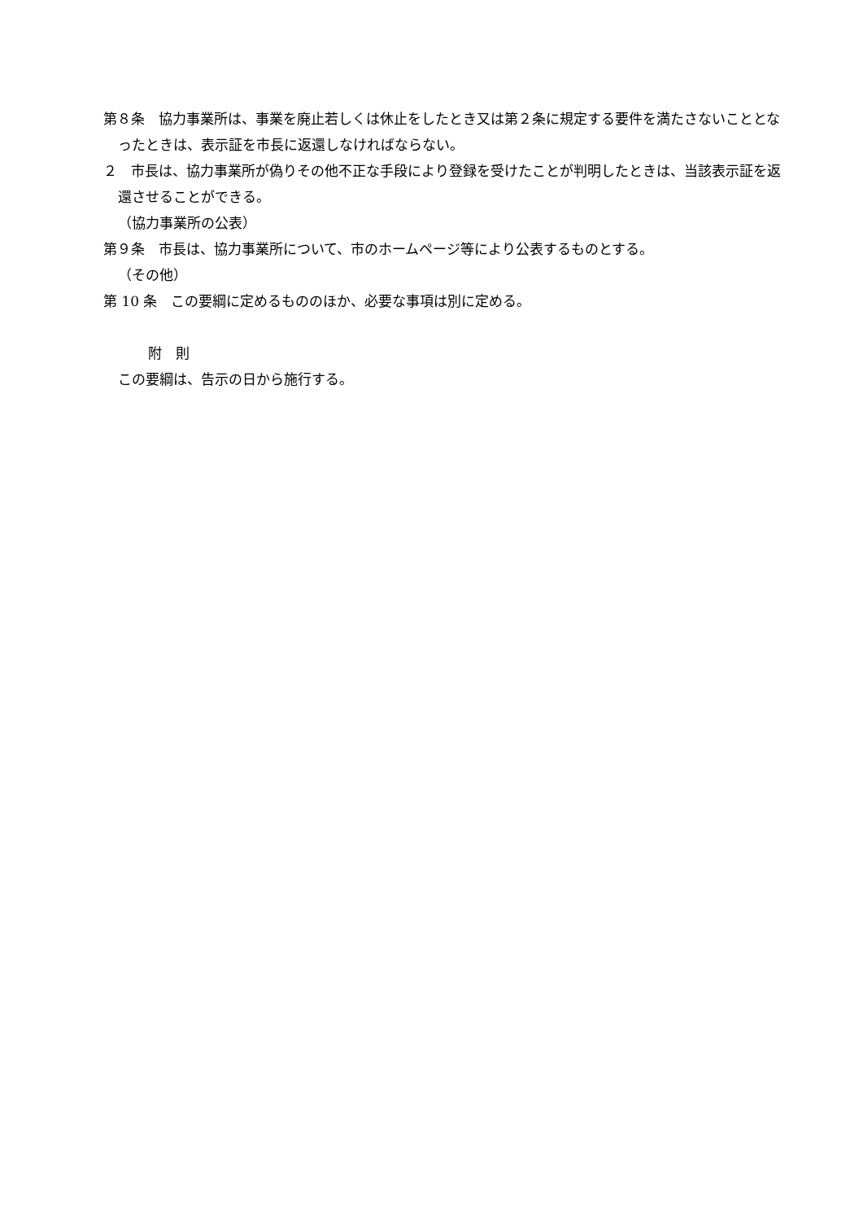第８条　協力事業所は、事業を廃止若しくは休止をしたとき又は第２条に規定する要件を満たさないこととなったときは、表示証を市長に返還しなければならない。
２　市長は、協力事業所が偽りその他不正な手段により登録を受けたことが判明したときは、当該表示証を返還させることができる。
（協力事業所の公表）
第９条　市長は、協力事業所について、市のホームページ等により公表するものとする。
（その他）
第 10 条　この要綱に定めるもののほか、必要な事項は別に定める。
附　則
この要綱は、告示の日から施行する。